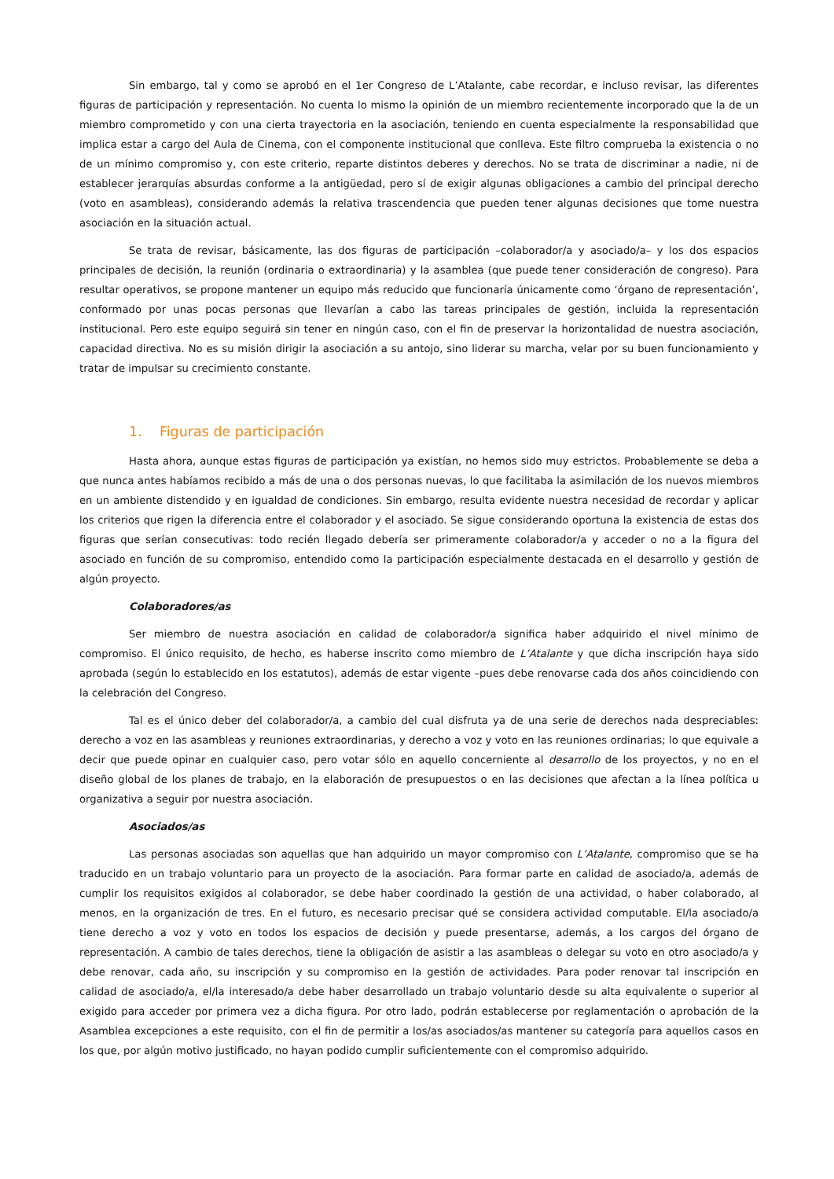Sin embargo, tal y como se aprobó en el 1er Congreso de L’Atalante, cabe recordar, e incluso revisar, las diferentes figuras de participación y representación. No cuenta lo mismo la opinión de un miembro recientemente incorporado que la de un miembro comprometido y con una cierta trayectoria en la asociación, teniendo en cuenta especialmente la responsabilidad que implica estar a cargo del Aula de Cinema, con el componente institucional que conlleva. Este filtro comprueba la existencia o no de un mínimo compromiso y, con este criterio, reparte distintos deberes y derechos. No se trata de discriminar a nadie, ni de establecer jerarquías absurdas conforme a la antigüedad, pero sí de exigir algunas obligaciones a cambio del principal derecho (voto en asambleas), considerando además la relativa trascendencia que pueden tener algunas decisiones que tome nuestra asociación en la situación actual.
Se trata de revisar, básicamente, las dos figuras de participación –colaborador/a y asociado/a– y los dos espacios principales de decisión, la reunión (ordinaria o extraordinaria) y la asamblea (que puede tener consideración de congreso). Para resultar operativos, se propone mantener un equipo más reducido que funcionaría únicamente como ‘órgano de representación’, conformado por unas pocas personas que llevarían a cabo las tareas principales de gestión, incluida la representación institucional. Pero este equipo seguirá sin tener en ningún caso, con el fin de preservar la horizontalidad de nuestra asociación, capacidad directiva. No es su misión dirigir la asociación a su antojo, sino liderar su marcha, velar por su buen funcionamiento y tratar de impulsar su crecimiento constante.
1. Figuras de participación
Hasta ahora, aunque estas figuras de participación ya existían, no hemos sido muy estrictos. Probablemente se deba a que nunca antes habíamos recibido a más de una o dos personas nuevas, lo que facilitaba la asimilación de los nuevos miembros en un ambiente distendido y en igualdad de condiciones. Sin embargo, resulta evidente nuestra necesidad de recordar y aplicar los criterios que rigen la diferencia entre el colaborador y el asociado. Se sigue considerando oportuna la existencia de estas dos figuras que serían consecutivas: todo recién llegado debería ser primeramente colaborador/a y acceder o no a la figura del asociado en función de su compromiso, entendido como la participación especialmente destacada en el desarrollo y gestión de algún proyecto.
Colaboradores/as
Ser miembro de nuestra asociación en calidad de colaborador/a significa haber adquirido el nivel mínimo de compromiso. El único requisito, de hecho, es haberse inscrito como miembro de L’Atalante y que dicha inscripción haya sido aprobada (según lo establecido en los estatutos), además de estar vigente –pues debe renovarse cada dos años coincidiendo con la celebración del Congreso.
Tal es el único deber del colaborador/a, a cambio del cual disfruta ya de una serie de derechos nada despreciables: derecho a voz en las asambleas y reuniones extraordinarias, y derecho a voz y voto en las reuniones ordinarias; lo que equivale a decir que puede opinar en cualquier caso, pero votar sólo en aquello concerniente al desarrollo de los proyectos, y no en el diseño global de los planes de trabajo, en la elaboración de presupuestos o en las decisiones que afectan a la línea política u organizativa a seguir por nuestra asociación.
Asociados/as
Las personas asociadas son aquellas que han adquirido un mayor compromiso con L’Atalante, compromiso que se ha traducido en un trabajo voluntario para un proyecto de la asociación. Para formar parte en calidad de asociado/a, además de cumplir los requisitos exigidos al colaborador, se debe haber coordinado la gestión de una actividad, o haber colaborado, al menos, en la organización de tres. En el futuro, es necesario precisar qué se considera actividad computable. El/la asociado/a tiene derecho a voz y voto en todos los espacios de decisión y puede presentarse, además, a los cargos del órgano de representación. A cambio de tales derechos, tiene la obligación de asistir a las asambleas o delegar su voto en otro asociado/a y debe renovar, cada año, su inscripción y su compromiso en la gestión de actividades. Para poder renovar tal inscripción en calidad de asociado/a, el/la interesado/a debe haber desarrollado un trabajo voluntario desde su alta equivalente o superior al exigido para acceder por primera vez a dicha figura. Por otro lado, podrán establecerse por reglamentación o aprobación de la Asamblea excepciones a este requisito, con el fin de permitir a los/as asociados/as mantener su categoría para aquellos casos en los que, por algún motivo justificado, no hayan podido cumplir suficientemente con el compromiso adquirido.